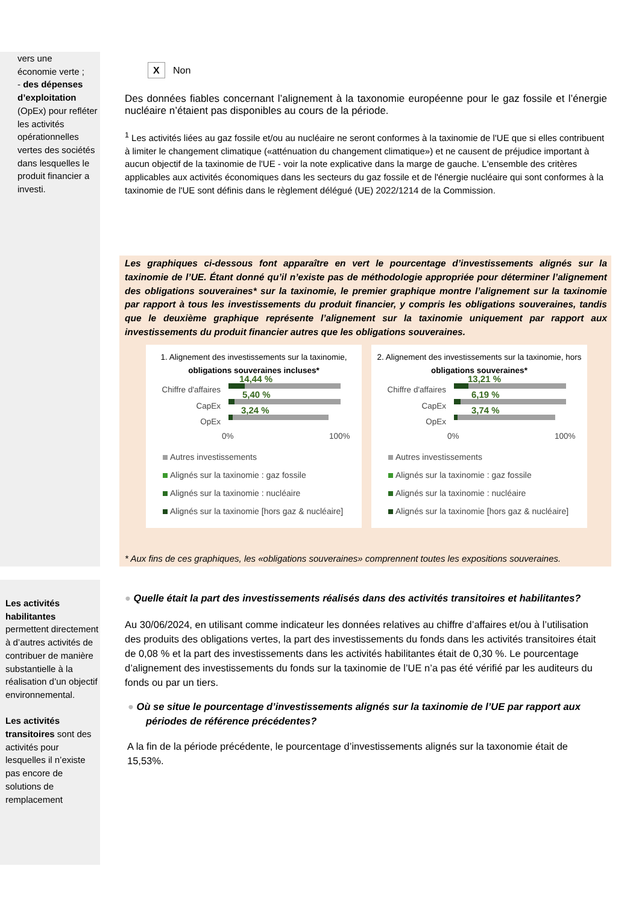vers une
économie verte ;
- des dépenses d’exploitation (OpEx) pour refléter les activités opérationnelles vertes des sociétés dans lesquelles le produit financier a investi.
Les activités habilitantes permettent directement à d’autres activités de contribuer de manière substantielle à la réalisation d’un objectif environnemental.
Les activités transitoires sont des activités pour lesquelles il n’existe pas encore de solutions de remplacement
X Non
Des données fiables concernant l’alignement à la taxonomie européenne pour le gaz fossile et l’énergie nucléaire n’étaient pas disponibles au cours de la période.
<sup>1</sup> Les activités liées au gaz fossile et/ou au nucléaire ne seront conformes à la taxinomie de l'UE que si elles contribuent à limiter le changement climatique («atténuation du changement climatique») et ne causent de préjudice important à aucun objectif de la taxinomie de l'UE - voir la note explicative dans la marge de gauche. L'ensemble des critères applicables aux activités économiques dans les secteurs du gaz fossile et de l'énergie nucléaire qui sont conformes à la taxinomie de l'UE sont définis dans le règlement délégué (UE) 2022/1214 de la Commission.
Les graphiques ci-dessous font apparaître en vert le pourcentage d’investissements alignés sur la taxinomie de l’UE. Étant donné qu’il n’existe pas de méthodologie appropriée pour déterminer l’alignement des obligations souveraines* sur la taxinomie, le premier graphique montre l’alignement sur la taxinomie par rapport à tous les investissements du produit financier, y compris les obligations souveraines, tandis que le deuxième graphique représente l’alignement sur la taxinomie uniquement par rapport aux investissements du produit financier autres que les obligations souveraines.
1. Alignement des investissements sur la taxinomie, obligations souveraines incluses*
Chiffre d'affaires
CapEx
OpEx
14,44 %
5,40 %
3,24 %
0% 100%
Autres investissements
Alignés sur la taxinomie : gaz fossile
Alignés sur la taxinomie : nucléaire
Alignés sur la taxinomie [hors gaz & nucléaire]
2. Alignement des investissements sur la taxinomie, hors obligations souveraines*
Chiffre d'affaires
CapEx
OpEx
13,21 %
6,19 %
3,74 %
0% 100%
Autres investissements
Alignés sur la taxinomie : gaz fossile
Alignés sur la taxinomie : nucléaire
Alignés sur la taxinomie [hors gaz & nucléaire]
* Aux fins de ces graphiques, les «obligations souveraines» comprennent toutes les expositions souveraines.
● Quelle était la part des investissements réalisés dans des activités transitoires et habilitantes?
Au 30/06/2024, en utilisant comme indicateur les données relatives au chiffre d’affaires et/ou à l’utilisation des produits des obligations vertes, la part des investissements du fonds dans les activités transitoires était de 0,08 % et la part des investissements dans les activités habilitantes était de 0,30 %. Le pourcentage d’alignement des investissements du fonds sur la taxinomie de l’UE n’a pas été vérifié par les auditeurs du fonds ou par un tiers.
● Où se situe le pourcentage d’investissements alignés sur la taxinomie de l’UE par rapport aux périodes de référence précédentes?
A la fin de la période précédente, le pourcentage d’investissements alignés sur la taxonomie était de 15,53%.